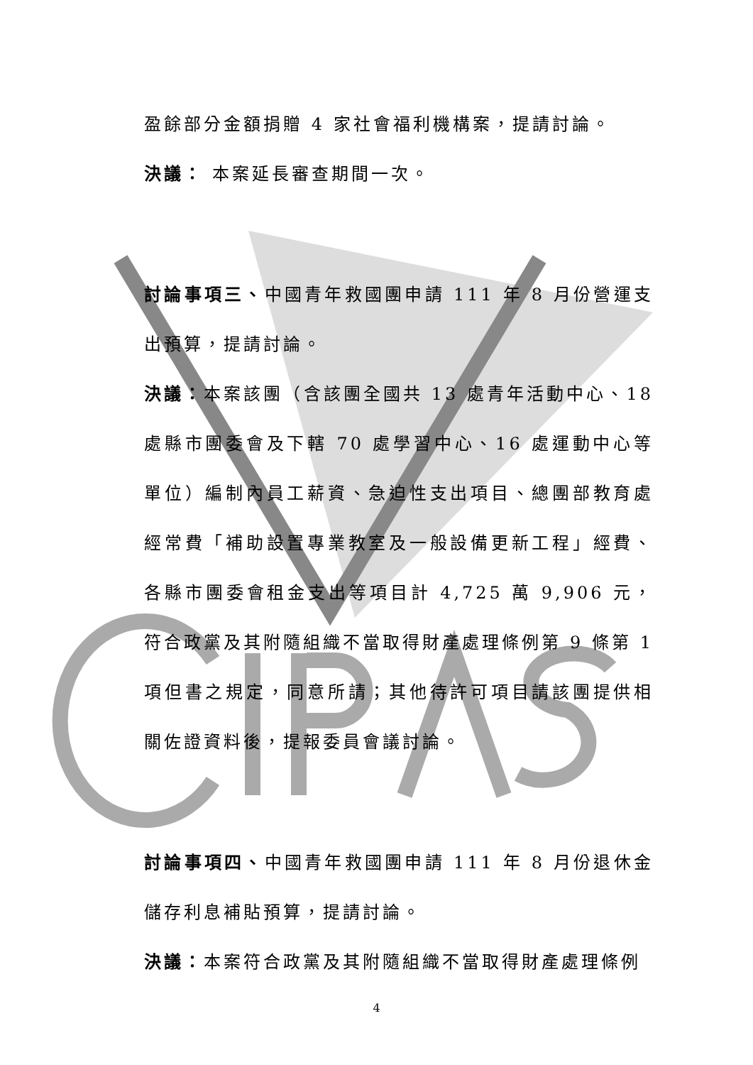盈餘部分金額捐贈 4 家社會福利機構案，提請討論。
決議： 本案延長審查期間一次。
討論事項三、中國青年救國團申請 111 年 8 月份營運支出預算，提請討論。
決議：本案該團（含該團全國共 13 處青年活動中心、18 處縣市團委會及下轄 70 處學習中心、16 處運動中心等單位）編制內員工薪資、急迫性支出項目、總團部教育處經常費「補助設置專業教室及一般設備更新工程」經費、各縣市團委會租金支出等項目計 4,725 萬 9,906 元，符合政黨及其附隨組織不當取得財產處理條例第 9 條第 1 項但書之規定，同意所請；其他待許可項目請該團提供相關佐證資料後，提報委員會議討論。
討論事項四、中國青年救國團申請 111 年 8 月份退休金儲存利息補貼預算，提請討論。
決議：本案符合政黨及其附隨組織不當取得財產處理條例
4